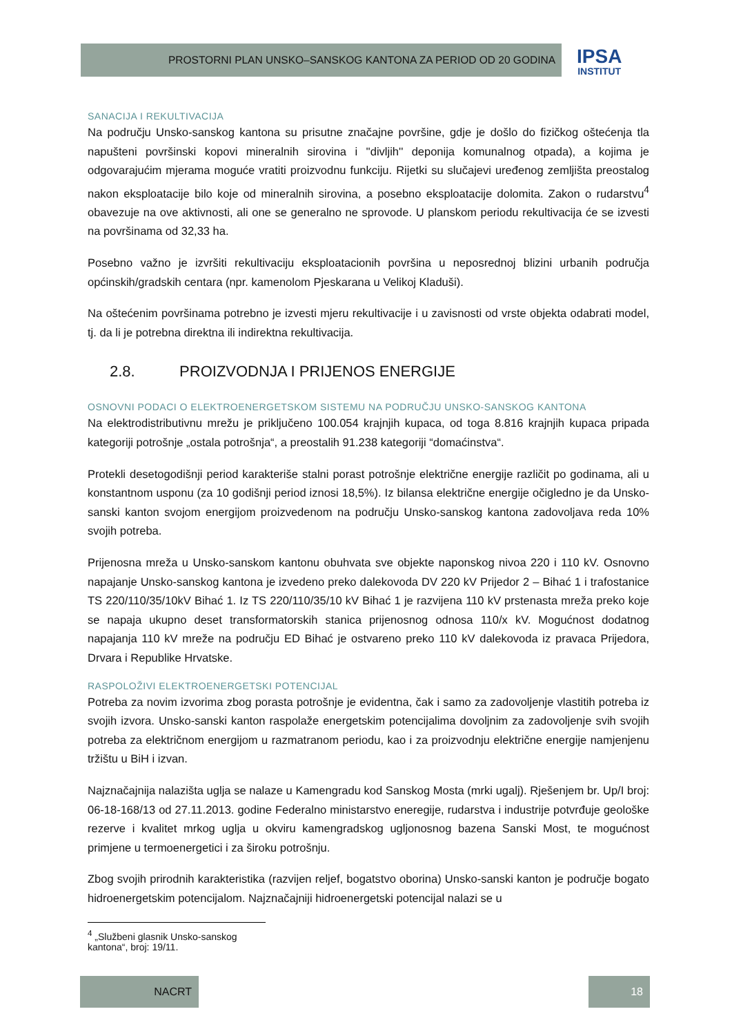PROSTORNI PLAN UNSKO–SANSKOG KANTONA ZA PERIOD OD 20 GODINA
IPSA
INSTITUT
SANACIJA I REKULTIVACIJA
Na području Unsko-sanskog kantona su prisutne značajne površine, gdje je došlo do fizičkog oštećenja tla napušteni površinski kopovi mineralnih sirovina i ''divljih'' deponija komunalnog otpada), a kojima je odgovarajućim mjerama moguće vratiti proizvodnu funkciju. Rijetki su slučajevi uređenog zemljišta preostalog nakon eksploatacije bilo koje od mineralnih sirovina, a posebno eksploatacije dolomita. Zakon o rudarstvu<sup>4</sup> obavezuje na ove aktivnosti, ali one se generalno ne sprovode. U planskom periodu rekultivacija će se izvesti na površinama od 32,33 ha.
Posebno važno je izvršiti rekultivaciju eksploatacionih površina u neposrednoj blizini urbanih područja općinskih/gradskih centara (npr. kamenolom Pjeskarana u Velikoj Kladuši).
Na oštećenim površinama potrebno je izvesti mjeru rekultivacije i u zavisnosti od vrste objekta odabrati model, tj. da li je potrebna direktna ili indirektna rekultivacija.
2.8. PROIZVODNJA I PRIJENOS ENERGIJE
OSNOVNI PODACI O ELEKTROENERGETSKOM SISTEMU NA PODRUČJU UNSKO-SANSKOG KANTONA
Na elektrodistributivnu mrežu je priključeno 100.054 krajnjih kupaca, od toga 8.816 krajnjih kupaca pripada kategoriji potrošnje „ostala potrošnja“, a preostalih 91.238 kategoriji “domaćinstva“.
Protekli desetogodišnji period karakteriše stalni porast potrošnje električne energije različit po godinama, ali u konstantnom usponu (za 10 godišnji period iznosi 18,5%). Iz bilansa električne energije očigledno je da Unsko-sanski kanton svojom energijom proizvedenom na području Unsko-sanskog kantona zadovoljava reda 10% svojih potreba.
Prijenosna mreža u Unsko-sanskom kantonu obuhvata sve objekte naponskog nivoa 220 i 110 kV. Osnovno napajanje Unsko-sanskog kantona je izvedeno preko dalekovoda DV 220 kV Prijedor 2 – Bihać 1 i trafostanice TS 220/110/35/10kV Bihać 1. Iz TS 220/110/35/10 kV Bihać 1 je razvijena 110 kV prstenasta mreža preko koje se napaja ukupno deset transformatorskih stanica prijenosnog odnosa 110/x kV. Mogućnost dodatnog napajanja 110 kV mreže na području ED Bihać je ostvareno preko 110 kV dalekovoda iz pravaca Prijedora, Drvara i Republike Hrvatske.
RASPOLOŽIVI ELEKTROENERGETSKI POTENCIJAL
Potreba za novim izvorima zbog porasta potrošnje je evidentna, čak i samo za zadovoljenje vlastitih potreba iz svojih izvora. Unsko-sanski kanton raspolaže energetskim potencijalima dovoljnim za zadovoljenje svih svojih potreba za električnom energijom u razmatranom periodu, kao i za proizvodnju električne energije namjenjenu tržištu u BiH i izvan.
Najznačajnija nalazišta uglja se nalaze u Kamengradu kod Sanskog Mosta (mrki ugalj). Rješenjem br. Up/I broj: 06-18-168/13 od 27.11.2013. godine Federalno ministarstvo eneregije, rudarstva i industrije potvrđuje geološke rezerve i kvalitet mrkog uglja u okviru kamengradskog ugljonosnog bazena Sanski Most, te mogućnost primjene u termoenergetici i za široku potrošnju.
Zbog svojih prirodnih karakteristika (razvijen reljef, bogatstvo oborina) Unsko-sanski kanton je područje bogato hidroenergetskim potencijalom. Najznačajniji hidroenergetski potencijal nalazi se u
<sup>4</sup> „Službeni glasnik Unsko-sanskog kantona“, broj: 19/11.
NACRT 18